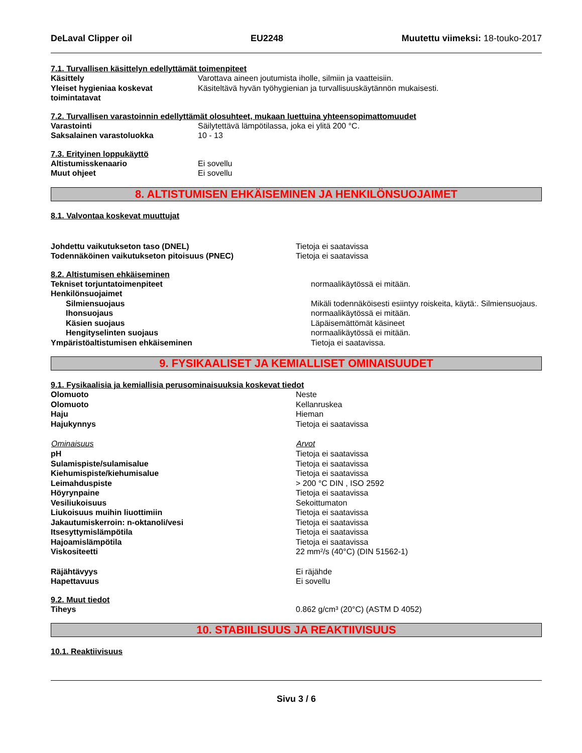DeLaval Clipper oil EU2248 Muutettu viimeksi: 18-touko-2017
7.1. Turvallisen käsittelyn edellyttämät toimenpiteet
| Käsittely | Varottava aineen joutumista iholle, silmiin ja vaatteisiin. |
| Yleiset hygieniaa koskevat toimintatavat | Käsiteltävä hyvän työhygienian ja turvallisuuskäytännön mukaisesti. |
7.2. Turvallisen varastoinnin edellyttämät olosuhteet, mukaan luettuina yhteensopimattomuudet
| Varastointi | Säilytettävä lämpötilassa, joka ei ylitä 200 °C. |
| Saksalainen varastoluokka | 10 - 13 |
7.3. Erityinen loppukäyttö
| Altistumisskenaario | Ei sovellu |
| Muut ohjeet | Ei sovellu |
8. ALTISTUMISEN EHKÄISEMINEN JA HENKILÖNSUOJAIMET
8.1. Valvontaa koskevat muuttujat
| Johdettu vaikutukseton taso (DNEL) | Tietoja ei saatavissa |
| Todennäköinen vaikutukseton pitoisuus (PNEC) | Tietoja ei saatavissa |
8.2. Altistumisen ehkäiseminen
| Tekniset torjuntatoimenpiteet | normaalikäytössä ei mitään. |
| Henkilönsuojaimet | |
| Silmiensuojaus | Mikäli todennäköisesti esiintyy roiskeita, käytä:. Silmiensuojaus. |
| Ihonsuojaus | normaalikäytössä ei mitään. |
| Käsien suojaus | Läpäisemättömät käsineet |
| Hengityselinten suojaus | normaalikäytössä ei mitään. |
| Ympäristöaltistumisen ehkäiseminen | Tietoja ei saatavissa. |
9. FYSIKAALISET JA KEMIALLISET OMINAISUUDET
9.1. Fysikaalisia ja kemiallisia perusominaisuuksia koskevat tiedot
| Olomuoto | Neste |
| Olomuoto | Kellanruskea |
| Haju | Hieman |
| Hajukynnys | Tietoja ei saatavissa |
| Ominaisuus | Arvot |
| pH | Tietoja ei saatavissa |
| Sulamispiste/sulamisalue | Tietoja ei saatavissa |
| Kiehumispiste/kiehumisalue | Tietoja ei saatavissa |
| Leimahduspiste | > 200 °C DIN , ISO 2592 |
| Höyrynpaine | Tietoja ei saatavissa |
| Vesiliukoisuus | Sekoittumaton |
| Liukoisuus muihin liuottimiin | Tietoja ei saatavissa |
| Jakautumiskerroin: n-oktanoli/vesi | Tietoja ei saatavissa |
| Itsesyttymislämpötila | Tietoja ei saatavissa |
| Hajoamislämpötila | Tietoja ei saatavissa |
| Viskositeetti | 22 mm²/s (40°C) (DIN 51562-1) |
| Räjähtävyys | Ei räjähde |
| Hapettavuus | Ei sovellu |
9.2. Muut tiedot
| Tiheys | 0.862 g/cm³ (20°C) (ASTM D 4052) |
10. STABIILISUUS JA REAKTIIVISUUS
10.1. Reaktiivisuus
Sivu 3 / 6